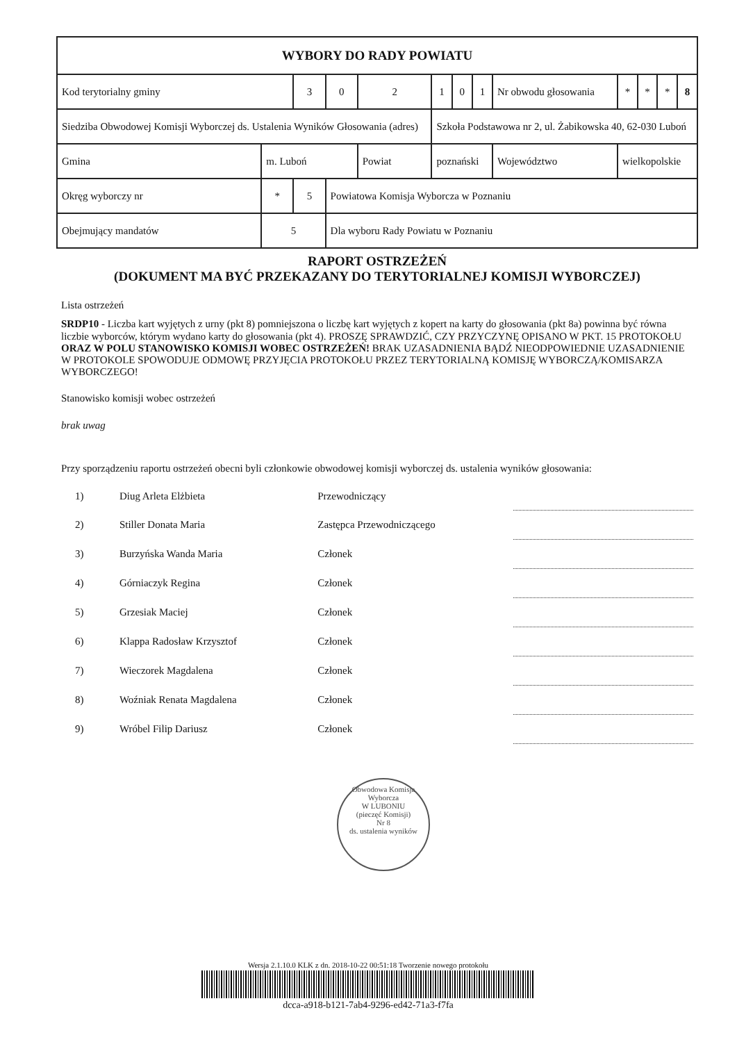| WYBORY DO RADY POWIATU | | | | | | | | | | | | | | |
| Kod terytorialny gminy | | | 3 | 0 | 2 | 1 | 0 | 1 | Nr obwodu głosowania | | * | * | * | 8 |
| Siedziba Obwodowej Komisji Wyborczej ds. Ustalenia Wyników Głosowania (adres) | | | | | | Szkoła Podstawowa nr 2, ul. Żabikowska 40, 62-030 Luboń | | | | | | | | |
| Gmina | m. Luboń | | | | Powiat | poznański | | | | Województwo | wielkopolskie | | | |
| Okręg wyborczy nr | | * | 5 | Powiatowa Komisja Wyborcza w Poznaniu | | | | | | | | | | |
| Obejmujący mandatów | | 5 | | Dla wyboru Rady Powiatu w Poznaniu | | | | | | | | | | |
RAPORT OSTRZEŻEŃ
(DOKUMENT MA BYĆ PRZEKAZANY DO TERYTORIALNEJ KOMISJI WYBORCZEJ)
Lista ostrzeżeń
SRDP10 - Liczba kart wyjętych z urny (pkt 8) pomniejszona o liczbę kart wyjętych z kopert na karty do głosowania (pkt 8a) powinna być równa liczbie wyborców, którym wydano karty do głosowania (pkt 4). PROSZĘ SPRAWDZIĆ, CZY PRZYCZYNĘ OPISANO W PKT. 15 PROTOKOŁU ORAZ W POLU STANOWISKO KOMISJI WOBEC OSTRZEŻEŃ! BRAK UZASADNIENIA BĄDŹ NIEODPOWIEDNIE UZASADNIENIE W PROTOKOLE SPOWODUJE ODMOWĘ PRZYJĘCIA PROTOKOŁU PRZEZ TERYTORIALNĄ KOMISJĘ WYBORCZĄ/KOMISARZA WYBORCZEGO!
Stanowisko komisji wobec ostrzeżeń
brak uwag
Przy sporządzeniu raportu ostrzeżeń obecni byli członkowie obwodowej komisji wyborczej ds. ustalenia wyników głosowania:
| 1) | Diug Arleta Elżbieta | Przewodniczący | |
| 2) | Stiller Donata Maria | Zastępca Przewodniczącego | |
| 3) | Burzyńska Wanda Maria | Członek | |
| 4) | Górniaczyk Regina | Członek | |
| 5) | Grzesiak Maciej | Członek | |
| 6) | Klappa Radosław Krzysztof | Członek | |
| 7) | Wieczorek Magdalena | Członek | |
| 8) | Woźniak Renata Magdalena | Członek | |
| 9) | Wróbel Filip Dariusz | Członek | |
Obwodowa Komisja Wyborcza
W LUBONIU
(pieczęć Komisji)
Nr 8
ds. ustalenia wyników
Wersja 2.1.10.0 KLK z dn. 2018-10-22 00:51:18 Tworzenie nowego protokołu
dcca-a918-b121-7ab4-9296-ed42-71a3-f7fa